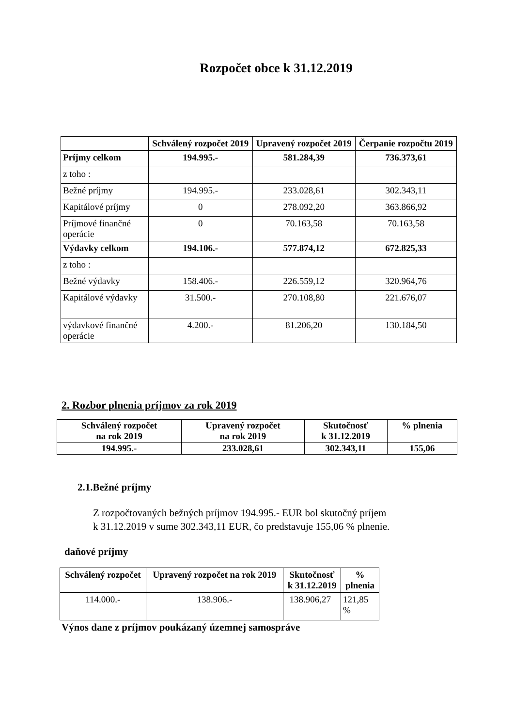Rozpočet obce k 31.12.2019
| | Schválený rozpočet 2019 | Upravený rozpočet 2019 | Čerpanie rozpočtu 2019 |
| --- | --- | --- | --- |
| Príjmy celkom | 194.995.- | 581.284,39 | 736.373,61 |
| z toho : | | | |
| Bežné príjmy | 194.995.- | 233.028,61 | 302.343,11 |
| Kapitálové príjmy | 0 | 278.092,20 | 363.866,92 |
| Príjmové finančné operácie | 0 | 70.163,58 | 70.163,58 |
| Výdavky celkom | 194.106.- | 577.874,12 | 672.825,33 |
| z toho : | | | |
| Bežné výdavky | 158.406.- | 226.559,12 | 320.964,76 |
| Kapitálové výdavky | 31.500.- | 270.108,80 | 221.676,07 |
| výdavkové finančné operácie | 4.200.- | 81.206,20 | 130.184,50 |
2. Rozbor plnenia príjmov za rok 2019
| Schválený rozpočet na rok 2019 | Upravený rozpočet na rok 2019 | Skutočnosť k 31.12.2019 | % plnenia |
| --- | --- | --- | --- |
| 194.995.- | 233.028,61 | 302.343,11 | 155,06 |
2.1.Bežné príjmy
Z rozpočtovaných bežných príjmov 194.995.- EUR bol skutočný príjem
k 31.12.2019 v sume 302.343,11 EUR, čo predstavuje 155,06 % plnenie.
daňové príjmy
| Schválený rozpočet | Upravený rozpočet na rok 2019 | Skutočnosť k 31.12.2019 | % plnenia |
| --- | --- | --- | --- |
| 114.000.- | 138.906.- | 138.906,27 | 121,85 % |
Výnos dane z príjmov poukázaný územnej samospráve